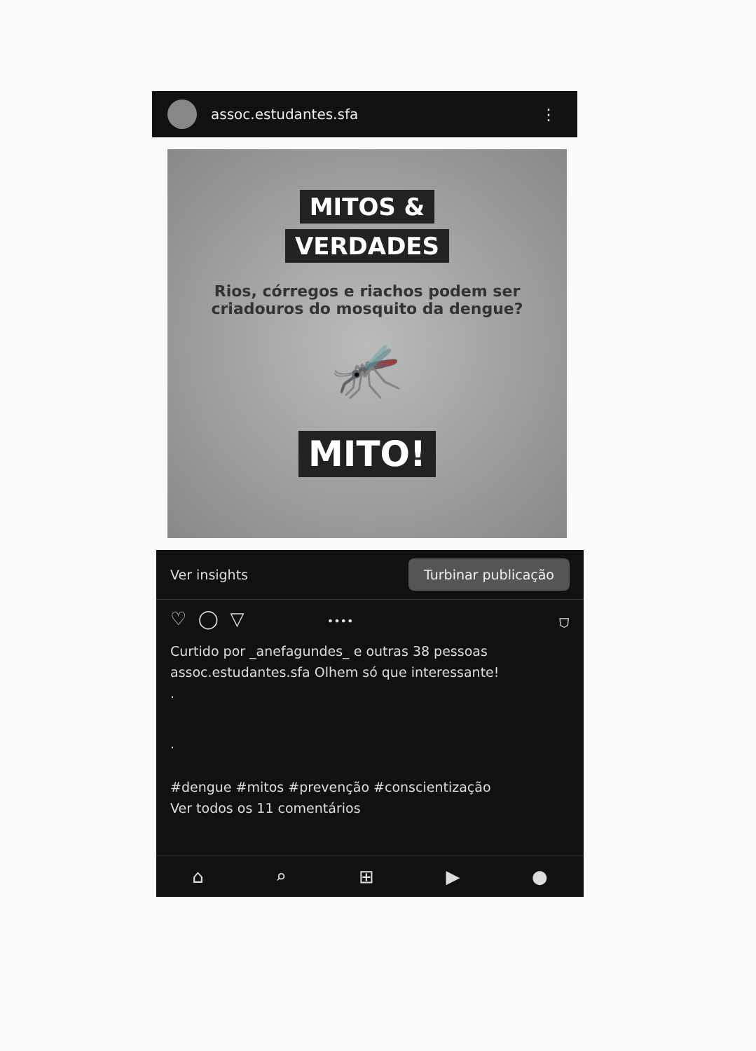assoc.estudantes.sfa ⋮
MITOS &
VERDADES
Rios, córregos e riachos podem ser criadouros do mosquito da dengue?
🦟
MITO!
Ver insights Turbinar publicação
♡ ◯ ▽ •••• ⛉
Curtido por _anefagundes_ e outras 38 pessoas
assoc.estudantes.sfa Olhem só que interessante!
.
.
#dengue #mitos #prevenção #conscientização
Ver todos os 11 comentários
⌂ ⌕ ⊞ ▶ ●